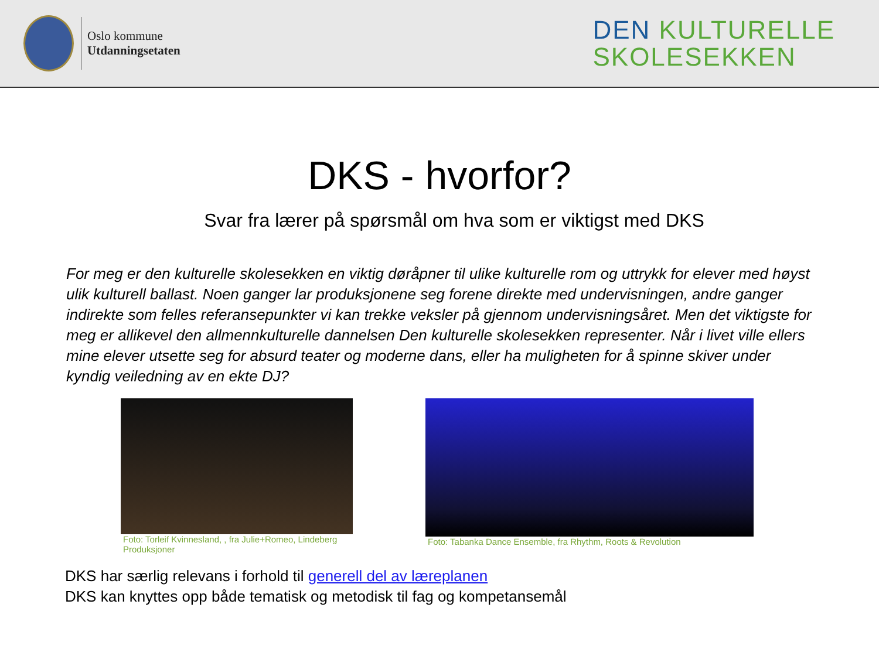Oslo kommune
Utdanningsetaten
DEN KULTURELLE
SKOLESEKKEN
DKS - hvorfor?
Svar fra lærer på spørsmål om hva som er viktigst med DKS
For meg er den kulturelle skolesekken en viktig døråpner til ulike kulturelle rom og uttrykk for elever med høyst ulik kulturell ballast. Noen ganger lar produksjonene seg forene direkte med undervisningen, andre ganger indirekte som felles referansepunkter vi kan trekke veksler på gjennom undervisningsåret. Men det viktigste for meg er allikevel den allmennkulturelle dannelsen Den kulturelle skolesekken representer. Når i livet ville ellers mine elever utsette seg for absurd teater og moderne dans, eller ha muligheten for å spinne skiver under kyndig veiledning av en ekte DJ?
Foto: Torleif Kvinnesland, , fra Julie+Romeo, Lindeberg Produksjoner
Foto: Tabanka Dance Ensemble, fra Rhythm, Roots & Revolution
DKS har særlig relevans i forhold til generell del av læreplanen
DKS kan knyttes opp både tematisk og metodisk til fag og kompetansemål